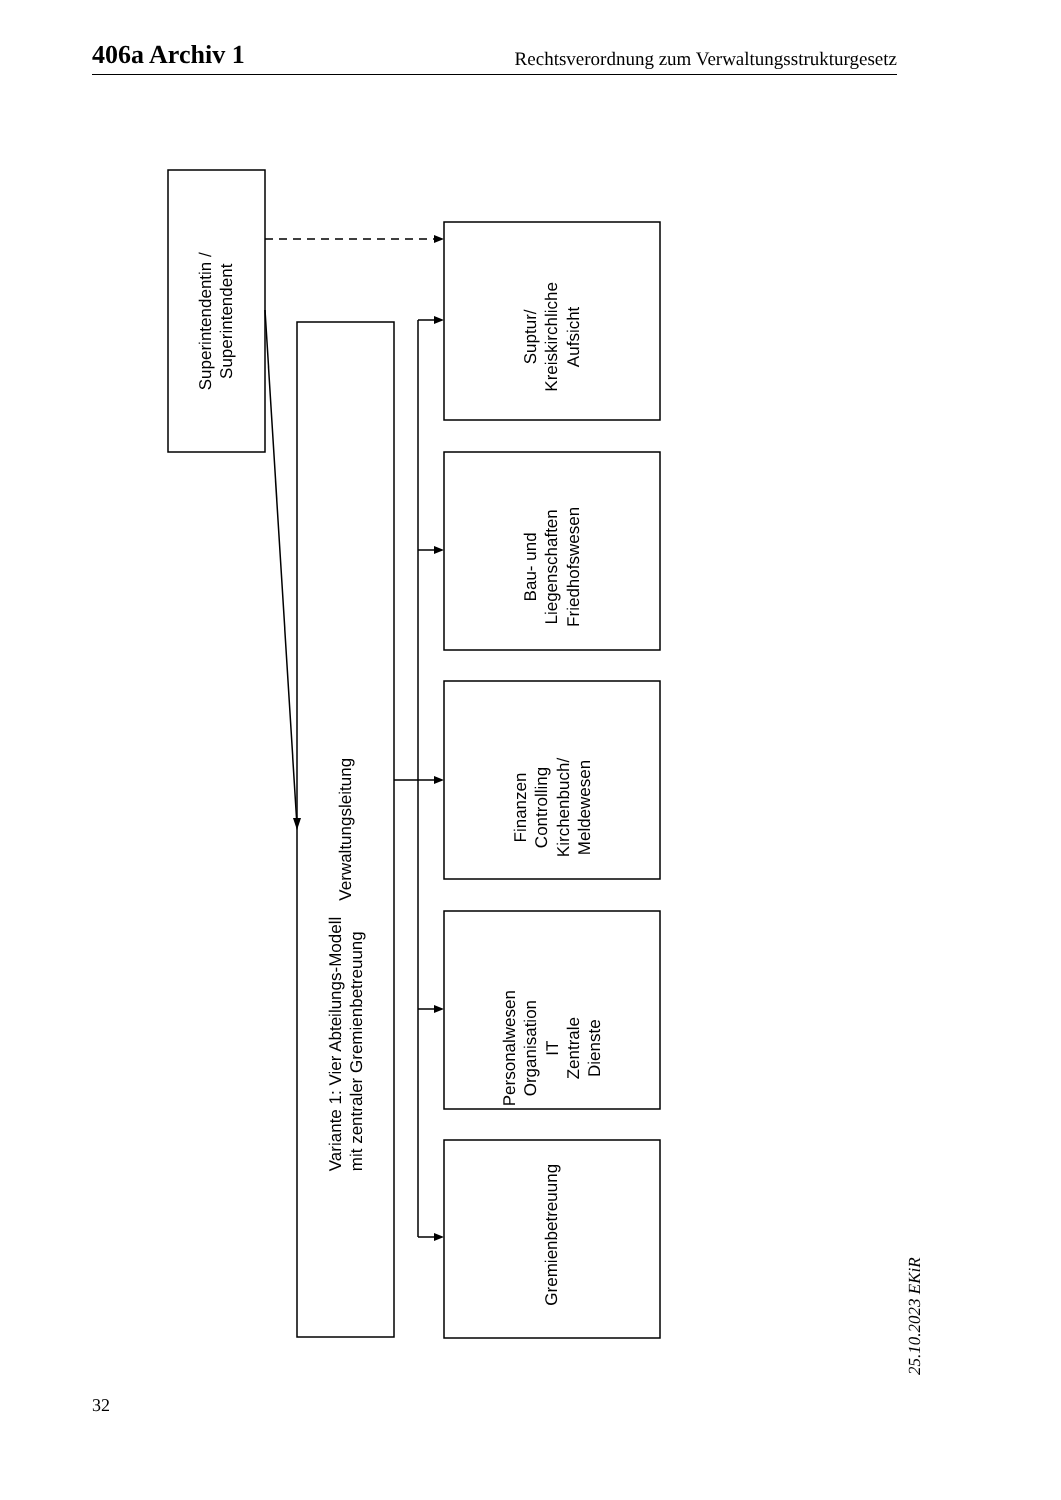406a Archiv 1 Rechtsverordnung zum Verwaltungsstrukturgesetz
Superintendentin /
Superintendent
Variante 1: Vier Abteilungs-Modell
mit zentraler Gremienbetreuung
Verwaltungsleitung
Suptur/
Kreiskirchliche
Aufsicht
Bau- und
Liegenschaften
Friedhofswesen
Finanzen
Controlling
Kirchenbuch/
Meldewesen
Personalwesen
Organisation
IT
Zentrale
Dienste
Gremienbetreuung
32
25.10.2023 EKiR